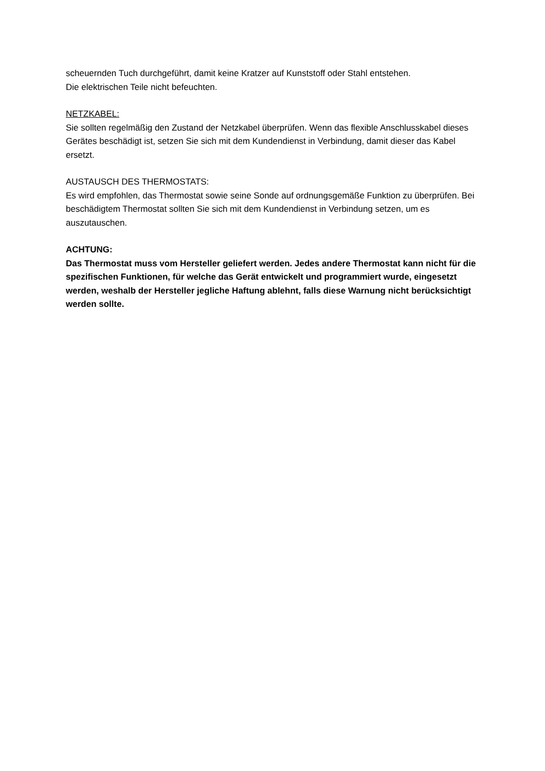scheuernden Tuch durchgeführt, damit keine Kratzer auf Kunststoff oder Stahl entstehen.
Die elektrischen Teile nicht befeuchten.
NETZKABEL:
Sie sollten regelmäßig den Zustand der Netzkabel überprüfen. Wenn das flexible Anschlusskabel dieses Gerätes beschädigt ist, setzen Sie sich mit dem Kundendienst in Verbindung, damit dieser das Kabel ersetzt.
AUSTAUSCH DES THERMOSTATS:
Es wird empfohlen, das Thermostat sowie seine Sonde auf ordnungsgemäße Funktion zu überprüfen. Bei beschädigtem Thermostat sollten Sie sich mit dem Kundendienst in Verbindung setzen, um es auszutauschen.
ACHTUNG:
Das Thermostat muss vom Hersteller geliefert werden. Jedes andere Thermostat kann nicht für die spezifischen Funktionen, für welche das Gerät entwickelt und programmiert wurde, eingesetzt werden, weshalb der Hersteller jegliche Haftung ablehnt, falls diese Warnung nicht berücksichtigt werden sollte.